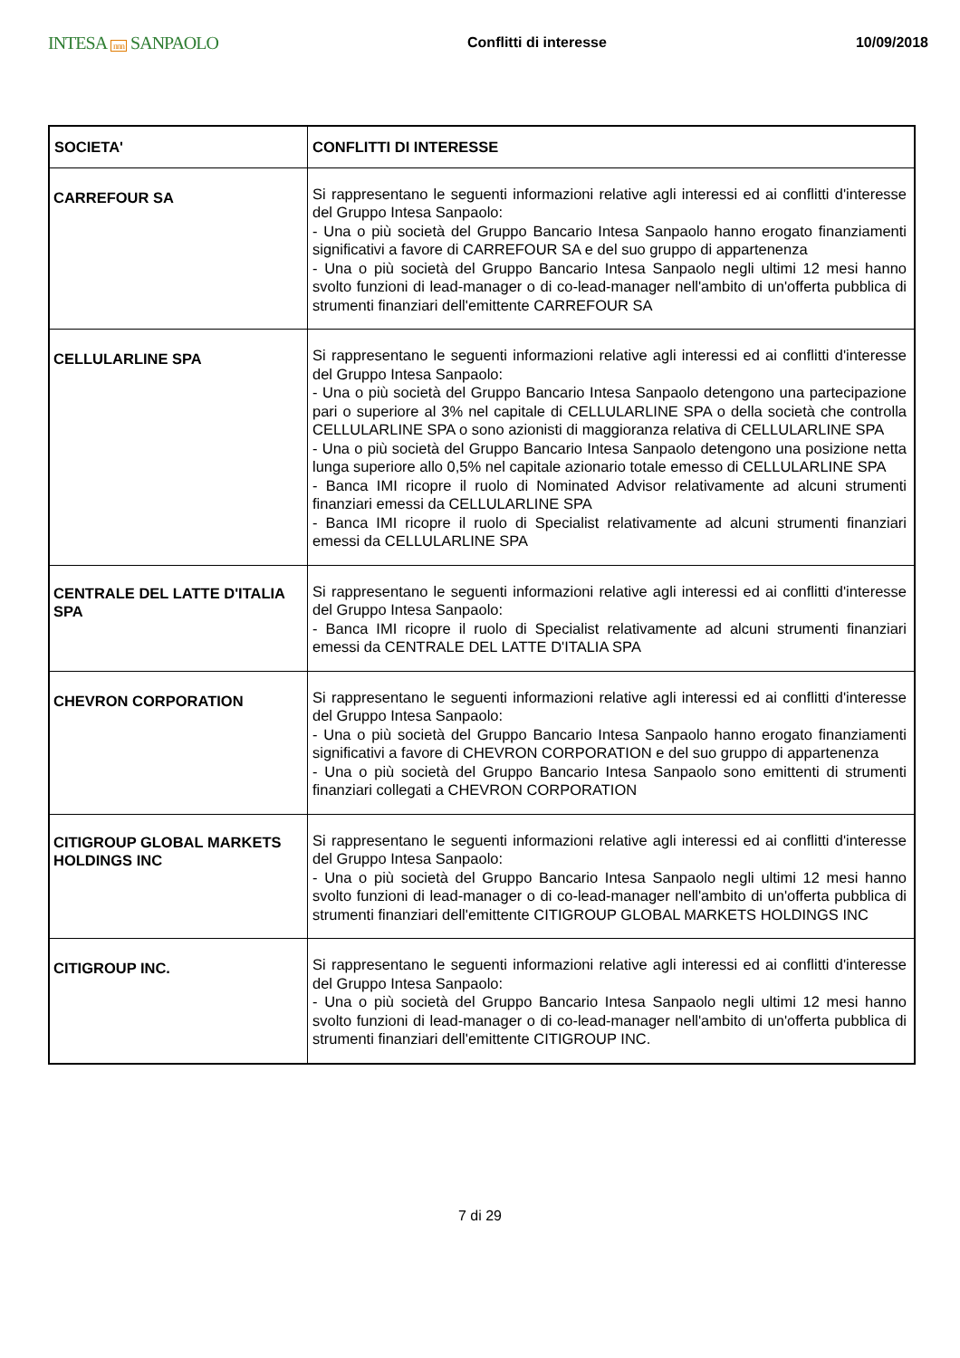INTESA nnn SANPAOLO
Conflitti di interesse 10/09/2018
| SOCIETA' | CONFLITTI DI INTERESSE |
| --- | --- |
| CARREFOUR SA | Si rappresentano le seguenti informazioni relative agli interessi ed ai conflitti d'interesse del Gruppo Intesa Sanpaolo: - Una o più società del Gruppo Bancario Intesa Sanpaolo hanno erogato finanziamenti significativi a favore di CARREFOUR SA e del suo gruppo di appartenenza - Una o più società del Gruppo Bancario Intesa Sanpaolo negli ultimi 12 mesi hanno svolto funzioni di lead-manager o di co-lead-manager nell'ambito di un'offerta pubblica di strumenti finanziari dell'emittente CARREFOUR SA |
| CELLULARLINE SPA | Si rappresentano le seguenti informazioni relative agli interessi ed ai conflitti d'interesse del Gruppo Intesa Sanpaolo: - Una o più società del Gruppo Bancario Intesa Sanpaolo detengono una partecipazione pari o superiore al 3% nel capitale di CELLULARLINE SPA o della società che controlla CELLULARLINE SPA o sono azionisti di maggioranza relativa di CELLULARLINE SPA - Una o più società del Gruppo Bancario Intesa Sanpaolo detengono una posizione netta lunga superiore allo 0,5% nel capitale azionario totale emesso di CELLULARLINE SPA - Banca IMI ricopre il ruolo di Nominated Advisor relativamente ad alcuni strumenti finanziari emessi da CELLULARLINE SPA - Banca IMI ricopre il ruolo di Specialist relativamente ad alcuni strumenti finanziari emessi da CELLULARLINE SPA |
| CENTRALE DEL LATTE D'ITALIA SPA | Si rappresentano le seguenti informazioni relative agli interessi ed ai conflitti d'interesse del Gruppo Intesa Sanpaolo: - Banca IMI ricopre il ruolo di Specialist relativamente ad alcuni strumenti finanziari emessi da CENTRALE DEL LATTE D'ITALIA SPA |
| CHEVRON CORPORATION | Si rappresentano le seguenti informazioni relative agli interessi ed ai conflitti d'interesse del Gruppo Intesa Sanpaolo: - Una o più società del Gruppo Bancario Intesa Sanpaolo hanno erogato finanziamenti significativi a favore di CHEVRON CORPORATION e del suo gruppo di appartenenza - Una o più società del Gruppo Bancario Intesa Sanpaolo sono emittenti di strumenti finanziari collegati a CHEVRON CORPORATION |
| CITIGROUP GLOBAL MARKETS HOLDINGS INC | Si rappresentano le seguenti informazioni relative agli interessi ed ai conflitti d'interesse del Gruppo Intesa Sanpaolo: - Una o più società del Gruppo Bancario Intesa Sanpaolo negli ultimi 12 mesi hanno svolto funzioni di lead-manager o di co-lead-manager nell'ambito di un'offerta pubblica di strumenti finanziari dell'emittente CITIGROUP GLOBAL MARKETS HOLDINGS INC |
| CITIGROUP INC. | Si rappresentano le seguenti informazioni relative agli interessi ed ai conflitti d'interesse del Gruppo Intesa Sanpaolo: - Una o più società del Gruppo Bancario Intesa Sanpaolo negli ultimi 12 mesi hanno svolto funzioni di lead-manager o di co-lead-manager nell'ambito di un'offerta pubblica di strumenti finanziari dell'emittente CITIGROUP INC. |
7 di 29